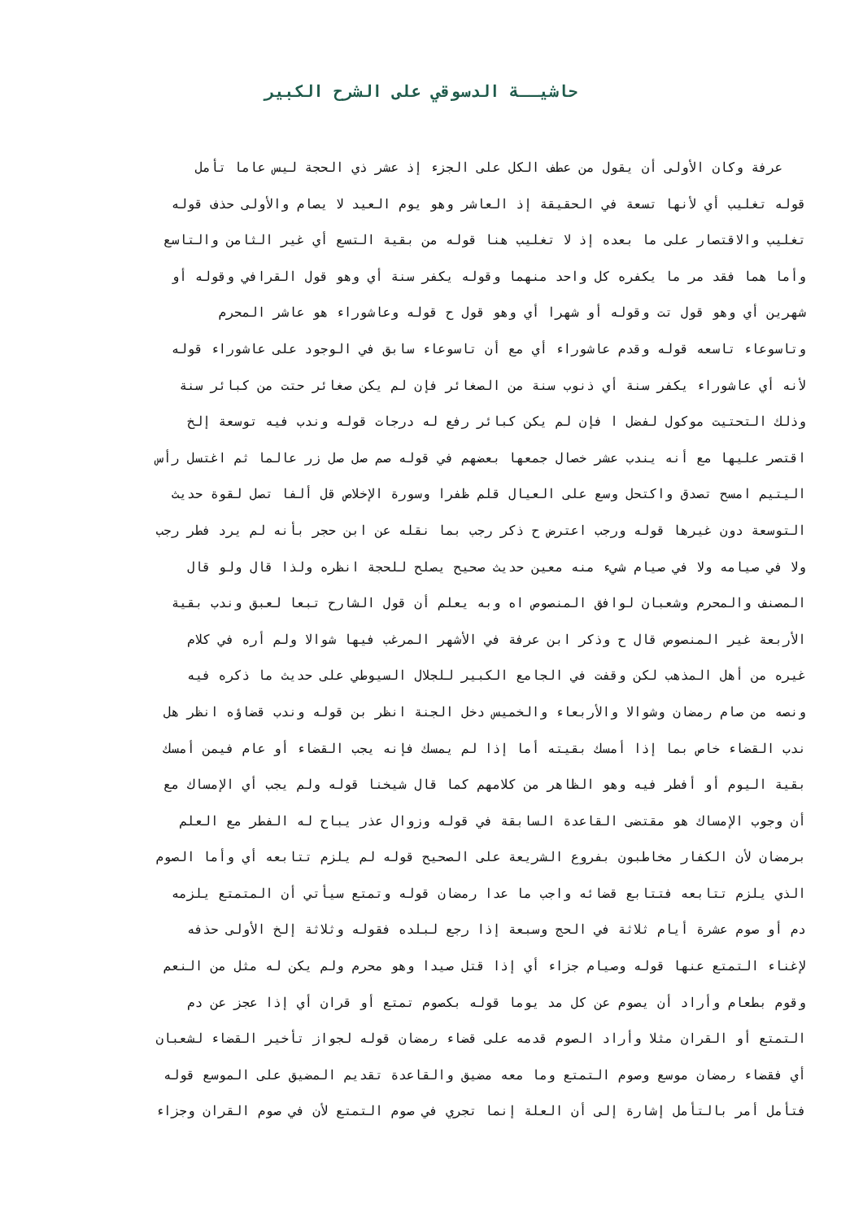حاشيــة الدسوقي على الشرح الكبير
عرفة وكان الأولى أن يقول من عطف الكل على الجزء إذ عشر ذي الحجة ليس عاما تأمل
قوله تغليب أي لأنها تسعة في الحقيقة إذ العاشر وهو يوم العيد لا يصام والأولى حذف قوله
تغليب والاقتصار على ما بعده إذ لا تغليب هنا قوله من بقية التسع أي غير الثامن والتاسع
وأما هما فقد مر ما يكفره كل واحد منهما وقوله يكفر سنة أي وهو قول القرافي وقوله أو
شهرين أي وهو قول تت وقوله أو شهرا أي وهو قول ح قوله وعاشوراء هو عاشر المحرم
وتاسوعاء تاسعه قوله وقدم عاشوراء أي مع أن تاسوعاء سابق في الوجود على عاشوراء قوله
لأنه أي عاشوراء يكفر سنة أي ذنوب سنة من الصغائر فإن لم يكن صغائر حتت من كبائر سنة
وذلك التحتيت موكول لفضل ا فإن لم يكن كبائر رفع له درجات قوله وندب فيه توسعة إلخ
اقتصر عليها مع أنه يندب عشر خصال جمعها بعضهم في قوله صم صل صل زر عالما ثم اغتسل رأس
اليتيم امسح تصدق واكتحل وسع على العيال قلم ظفرا وسورة الإخلاص قل ألفا تصل لقوة حديث
التوسعة دون غيرها قوله ورجب اعترض ح ذكر رجب بما نقله عن ابن حجر بأنه لم يرد فطر رجب
ولا في صيامه ولا في صيام شيء منه معين حديث صحيح يصلح للحجة انظره ولذا قال ولو قال
المصنف والمحرم وشعبان لوافق المنصوص اه وبه يعلم أن قول الشارح تبعا لعبق وندب بقية
الأربعة غير المنصوص قال ح وذكر ابن عرفة في الأشهر المرغب فيها شوالا ولم أره في كلام
غيره من أهل المذهب لكن وقفت في الجامع الكبير للجلال السيوطي على حديث ما ذكره فيه
ونصه من صام رمضان وشوالا والأربعاء والخميس دخل الجنة انظر بن قوله وندب قضاؤه انظر هل
ندب القضاء خاص بما إذا أمسك بقيته أما إذا لم يمسك فإنه يجب القضاء أو عام فيمن أمسك
بقية اليوم أو أفطر فيه وهو الظاهر من كلامهم كما قال شيخنا قوله ولم يجب أي الإمساك مع
أن وجوب الإمساك هو مقتضى القاعدة السابقة في قوله وزوال عذر يباح له الفطر مع العلم
برمضان لأن الكفار مخاطبون بفروع الشريعة على الصحيح قوله لم يلزم تتابعه أي وأما الصوم
الذي يلزم تتابعه فتتابع قضائه واجب ما عدا رمضان قوله وتمتع سيأتي أن المتمتع يلزمه
دم أو صوم عشرة أيام ثلاثة في الحج وسبعة إذا رجع لبلده فقوله وثلاثة إلخ الأولى حذفه
لإغناء التمتع عنها قوله وصيام جزاء أي إذا قتل صيدا وهو محرم ولم يكن له مثل من النعم
وقوم بطعام وأراد أن يصوم عن كل مد يوما قوله بكصوم تمتع أو قران أي إذا عجز عن دم
التمتع أو القران مثلا وأراد الصوم قدمه على قضاء رمضان قوله لجواز تأخير القضاء لشعبان
أي فقضاء رمضان موسع وصوم التمتع وما معه مضيق والقاعدة تقديم المضيق على الموسع قوله
فتأمل أمر بالتأمل إشارة إلى أن العلة إنما تجري في صوم التمتع لأن في صوم القران وجزاء